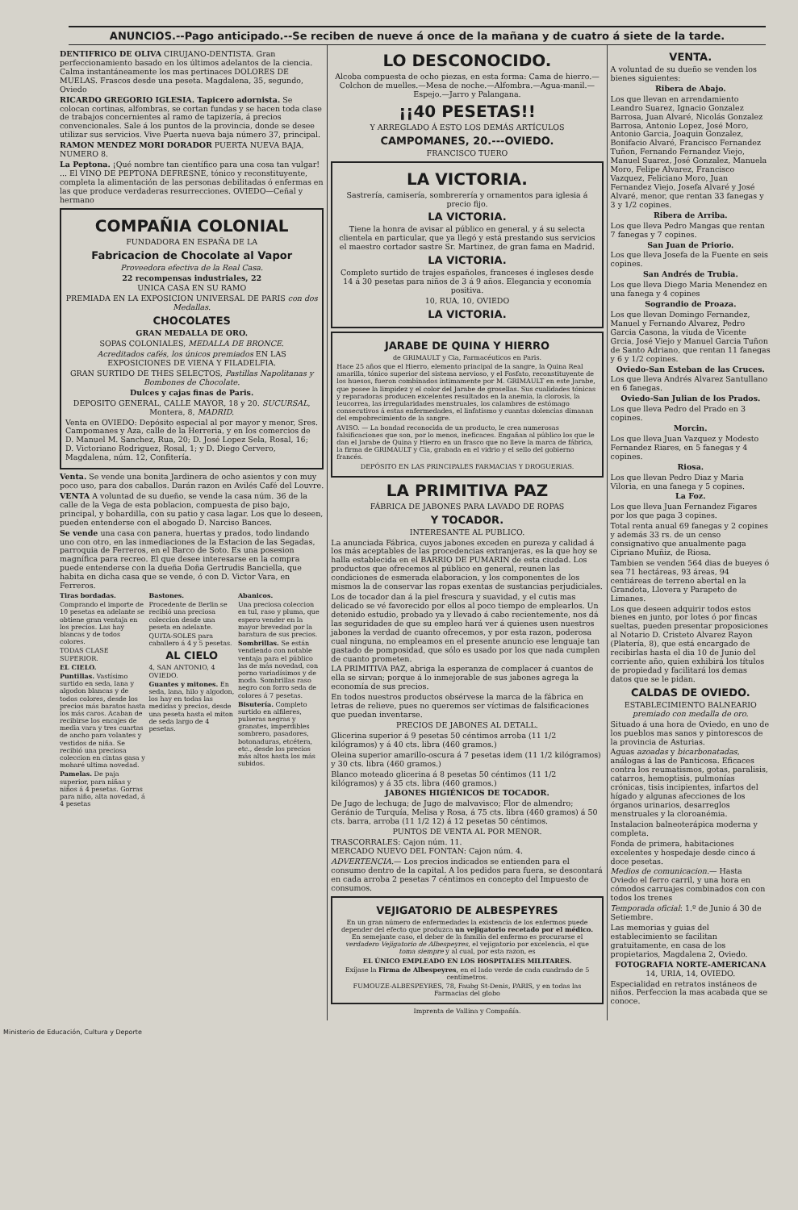ANUNCIOS.--Pago anticipado.--Se reciben de nueve á once de la mañana y de cuatro á siete de la tarde.
DENTIFRICO DE OLIVA CIRUJANO-DENTISTA. Gran perfeccionamiento basado en los últimos adelantos de la ciencia. Calma instantáneamente los mas pertinaces DOLORES DE MUELAS. Frascos desde una peseta. Magdalena, 35, segundo, Oviedo
RICARDO GREGORIO IGLESIA. Tapicero adornista. Se colocan cortinas, alfombras, se cortan fundas y se hacen toda clase de trabajos concernientes al ramo de tapizería, á precios convencionales. Sale á los puntos de la provincia, donde se desee utilizar sus servicios. Vive Puerta nueva baja número 37, principal.
RAMON MENDEZ MORI DORADOR PUERTA NUEVA BAJA, NUMERO 8.
La Peptona. ¡Qué nombre tan científico para una cosa tan vulgar! ... El VINO DE PEPTONA DEFRESNE, tónico y reconstituyente, completa la alimentación de las personas debilitadas ó enfermas en las que produce verdaderas resurrecciones. OVIEDO—Ceñal y hermano
COMPAÑIA COLONIAL
FUNDADORA EN ESPAÑA DE LA
Fabricacion de Chocolate al Vapor
Proveedora efectiva de la Real Casa.
22 recompensas industriales, 22
UNICA CASA EN SU RAMO
PREMIADA EN LA EXPOSICION UNIVERSAL DE PARIS con dos Medallas.
CHOCOLATES
GRAN MEDALLA DE ORO.
SOPAS COLONIALES, MEDALLA DE BRONCE.
Acreditados cafés, los únicos premiados EN LAS EXPOSICIONES DE VIENA Y FILADELFIA.
GRAN SURTIDO DE THES SELECTOS, Pastillas Napolitanas y Bombones de Chocolate.
Dulces y cajas finas de Paris.
DEPOSITO GENERAL, CALLE MAYOR, 18 y 20. SUCURSAL, Montera, 8, MADRID.
Venta en OVIEDO: Depósito especial al por mayor y menor, Sres. Campomanes y Aza, calle de la Herreria, y en los comercios de D. Manuel M. Sanchez, Rua, 20; D. José Lopez Sela, Rosal, 16; D. Victoriano Rodriguez, Rosal, 1; y D. Diego Cervero, Magdalena, núm. 12, Confitería.
Venta. Se vende una bonita Jardinera de ocho asientos y con muy poco uso, para dos caballos. Darán razon en Avilés Café del Louvre.
VENTA A voluntad de su dueño, se vende la casa núm. 36 de la calle de la Vega de esta poblacion, compuesta de piso bajo, principal, y bohardilla, con su patio y casa lagar. Los que lo deseen, pueden entenderse con el abogado D. Narciso Bances.
Se vende una casa con panera, huertas y prados, todo lindando uno con otro, en las inmediaciones de la Estacion de las Segadas, parroquia de Ferreros, en el Barco de Soto. Es una posesion magnífica para recreo. El que desee interesarse en la compra puede entenderse con la dueña Doña Gertrudis Banciella, que habita en dicha casa que se vende, ó con D. Victor Vara, en Ferreros.
Tiras bordadas.
Comprando el importe de 10 pesetas en adelante se obtiene gran ventaja en los precios. Las hay blancas y de todos colores.
TODAS CLASE SUPERIOR.
EL CIELO.
Puntillas. Vastísimo surtido en seda, lana y algodon blancas y de todos colores, desde los precios más baratos hasta los más caros. Acaban de recibirse los encajes de media vara y tres cuartas de ancho para volantes y vestidos de niña. Se recibió una preciosa coleccion en cintas gasa y moharé ultima novedad.
Pamelas. De paja superior, para niñas y niños á 4 pesetas. Gorras para niño, alta novedad, á 4 pesetas
Bastones.
Procedente de Berlin se recibió una preciosa coleccion desde una peseta en adelante.
QUITA-SOLES para caballero á 4 y 5 pesetas.
AL CIELO
4, SAN ANTONIO, 4 OVIEDO.
Guantes y mitones. En seda, lana, hilo y algodon, los hay en todas las medidas y precios, desde una peseta hasta el miton de seda largo de 4 pesetas.
Abanicos.
Una preciosa coleccion en tul, raso y pluma, que espero vender en la mayor brevedad por la baratura de sus precios.
Sombrillas. Se están vendiendo con notable ventaja para el público las de más novedad, con porno variadísimos y de moda. Sombrillas raso negro con forro seda de colores á 7 pesetas.
Bisutería. Completo surtido en alfileres, pulseras negras y granates, imperdibles sombrero, pasadores, botonaduras, etcétera, etc., desde los precios más altos hasta los más subidos.
LO DESCONOCIDO.
Alcoba compuesta de ocho piezas, en esta forma: Cama de hierro.—Colchon de muelles.—Mesa de noche.—Alfombra.—Agua-manil.—Espejo.—Jarro y Palangana.
¡¡40 PESETAS!!
Y ARREGLADO Á ESTO LOS DEMÁS ARTÍCULOS
CAMPOMANES, 20.---OVIEDO.
FRANCISCO TUERO
LA VICTORIA.
Sastrería, camisería, sombrerería y ornamentos para iglesia á precio fijo.
LA VICTORIA.
Tiene la honra de avisar al público en general, y á su selecta clientela en particular, que ya llegó y está prestando sus servicios el maestro cortador sastre Sr. Martinez, de gran fama en Madrid.
LA VICTORIA.
Completo surtido de trajes españoles, franceses é ingleses desde 14 á 30 pesetas para niños de 3 á 9 años. Elegancia y economía positiva.
10, RUA, 10, OVIEDO
LA VICTORIA.
JARABE DE QUINA Y HIERRO
de GRIMAULT y Cia, Farmacéuticos en Paris.
Hace 25 años que el Hierro, elemento principal de la sangre, la Quina Real amarilla, tónico superior del sistema nervioso, y el Fosfato, reconstituyente de los huesos, fueron combinados íntimamente por M. GRIMAULT en este Jarabe, que posee la limpidez y el color del Jarabe de grosellas. Sus cualidades tónicas y reparadoras producen excelentes resultados en la anemia, la clorosis, la leucorrea, las irregularidades menstruales, los calambres de estómago consecutivos á estas enfermedades, el linfatismo y cuantas dolencias dimanan del empobrecimiento de la sangre.
AVISO. — La bondad reconocida de un producto, le crea numerosas falsificaciones que son, por lo menos, ineficaces. Engañan al público los que le dan el Jarabe de Quina y Hierro en un frasco que no lleve la marca de fábrica, la firma de GRIMAULT y Cia, grabada en el vidrio y el sello del gobierno francés.
DEPÓSITO EN LAS PRINCIPALES FARMACIAS Y DROGUERIAS.
LA PRIMITIVA PAZ
FÁBRICA DE JABONES PARA LAVADO DE ROPAS
Y TOCADOR.
INTERESANTE AL PUBLICO.
La anunciada Fábrica, cuyos jabones exceden en pureza y calidad á los más aceptables de las procedencias extranjeras, es la que hoy se halla establecida en el BARRIO DE PUMARIN de esta ciudad. Los productos que ofrecemos al público en general, reunen las condiciones de esmerada elaboracion, y los componentes de los mismos la de conservar las ropas exentas de sustancias perjudiciales.
Los de tocador dan á la piel frescura y suavidad, y el cutis mas delicado se vé favorecido por ellos al poco tiempo de emplearlos. Un detenido estudio, probado ya y llevado á cabo recientemente, nos dá las seguridades de que su empleo hará ver á quienes usen nuestros jabones la verdad de cuanto ofrecemos, y por esta razon, poderosa cual ninguna, no empleamos en el presente anuncio ese lenguaje tan gastado de pomposidad, que sólo es usado por los que nada cumplen de cuanto prometen.
LA PRIMITIVA PAZ, abriga la esperanza de complacer á cuantos de ella se sirvan; porque á lo inmejorable de sus jabones agrega la economía de sus precios.
En todos nuestros productos obsérvese la marca de la fábrica en letras de relieve, pues no queremos ser víctimas de falsificaciones que puedan inventarse.
PRECIOS DE JABONES AL DETALL.
Glicerina superior á 9 pesetas 50 céntimos arroba (11 1/2 kilógramos) y á 40 cts. libra (460 gramos.)
Oleina superior amarillo-oscura á 7 pesetas idem (11 1/2 kilógramos) y 30 cts. libra (460 gramos.)
Blanco moteado glicerina á 8 pesetas 50 céntimos (11 1/2 kilógramos) y á 35 cts. libra (460 gramos.)
JABONES HIGIÉNICOS DE TOCADOR.
De Jugo de lechuga; de Jugo de malvavisco; Flor de almendro; Geránio de Turquía, Melisa y Rosa, á 75 cts. libra (460 gramos) á 50 cts. barra, arroba (11 1/2 12) á 12 pesetas 50 céntimos.
PUNTOS DE VENTA AL POR MENOR.
TRASCORRALES: Cajon núm. 11.
MERCADO NUEVO DEL FONTAN: Cajon núm. 4.
ADVERTENCIA.— Los precios indicados se entienden para el consumo dentro de la capital. A los pedidos para fuera, se descontará en cada arroba 2 pesetas 7 céntimos en concepto del Impuesto de consumos.
VEJIGATORIO DE ALBESPEYRES
En un gran número de enfermedades la existencia de los enfermos puede depender del efecto que produzca un vejigatorio recetado por el médico. En semejante caso, el deber de la familia del enfermo es procurarse el verdadero Vejigatorio de Albespeyres, el vejigatorio por excelencia, el que toma siempre y al cual, por esta razon, es
EL ÚNICO EMPLEADO EN LOS HOSPITALES MILITARES.
Exíjase la Firma de Albespeyres, en el lado verde de cada cuadrado de 5 centímetros.
FUMOUZE-ALBESPEYRES, 78, Faubg St-Denis, PARIS, y en todas las Farmacias del globo
Imprenta de Vallina y Compañía.
VENTA.
A voluntad de su dueño se venden los bienes siguientes:
Ribera de Abajo.
Los que llevan en arrendamiento Leandro Suarez, Ignacio Gonzalez Barrosa, Juan Alvaré, Nicolás Gonzalez Barrosa, Antonio Lopez, José Moro, Antonio Garcia, Joaquin Gonzalez, Bonifacio Alvaré, Francisco Fernandez Tuñon, Fernando Fernandez Viejo, Manuel Suarez, José Gonzalez, Manuela Moro, Felipe Alvarez, Francisco Vazquez, Feliciano Moro, Juan Fernandez Viejo, Josefa Alvaré y José Alvaré, menor, que rentan 33 fanegas y 3 y 1/2 copines.
Ribera de Arriba.
Los que lleva Pedro Mangas que rentan 7 fanegas y 7 copines.
San Juan de Priorio.
Los que lleva Josefa de la Fuente en seis copines.
San Andrés de Trubia.
Los que lleva Diego Maria Menendez en una fanega y 4 copines
Sograndio de Proaza.
Los que llevan Domingo Fernandez, Manuel y Fernando Alvarez, Pedro Garcia Casona, la viuda de Vicente Grcia, José Viejo y Manuel Garcia Tuñon de Santo Adriano, que rentan 11 fanegas y 6 y 1/2 copines.
Oviedo-San Esteban de las Cruces.
Los que lleva Andrés Alvarez Santullano en 6 fanegas.
Oviedo-San Julian de los Prados.
Los que lleva Pedro del Prado en 3 copines.
Morcin.
Los que lleva Juan Vazquez y Modesto Fernandez Riares, en 5 fanegas y 4 copines.
Riosa.
Los que llevan Pedro Diaz y Maria Viloria, en una fanega y 5 copines.
La Foz.
Los que lleva Juan Fernandez Figares por los que paga 3 copines.
Total renta anual 69 fanegas y 2 copines y además 33 rs. de un censo consignativo que anualmente paga Cipriano Muñiz, de Riosa.
Tambien se venden 564 dias de bueyes ó sea 71 hectáreas, 93 áreas, 94 centiáreas de terreno abertal en la Grandota, Llovera y Parapeto de Limanes.
Los que deseen adquirir todos estos bienes en junto, por lotes ó por fincas sueltas, pueden presentar proposiciones al Notario D. Cristeto Alvarez Rayon (Platería, 8), que está encargado de recibirlas hasta el dia 10 de Junio del corriente año, quien exhibirá los títulos de propiedad y facilitará los demas datos que se le pidan.
CALDAS DE OVIEDO.
ESTABLECIMIENTO BALNEARIO premiado con medalla de oro.
Situado á una hora de Oviedo, en uno de los pueblos mas sanos y pintorescos de la provincia de Asturias.
Aguas azoadas y bicarbonatadas, análogas á las de Panticosa. Eficaces contra los reumatismos, gotas, paralisis, catarros, hemoptisis, pulmonías crónicas, tisis incipientes, infartos del hígado y algunas afecciones de los órganos urinarios, desarreglos menstruales y la cloroanémia.
Instalacion balneoterápica moderna y completa.
Fonda de primera, habitaciones excelentes y hospedaje desde cinco á doce pesetas.
Medios de comunicacion.— Hasta Oviedo el ferro carril, y una hora en cómodos carruajes combinados con con todos los trenes
Temporada oficial: 1.º de Junio á 30 de Setiembre.
Las memorias y guias del establecimiento se facilitan gratuitamente, en casa de los propietarios, Magdalena 2, Oviedo.
FOTOGRAFIA NORTE-AMERICANA
14, URIA, 14, OVIEDO.
Especialidad en retratos instáneos de niños. Perfeccion la mas acabada que se conoce.
Ministerio de Educación, Cultura y Deporte